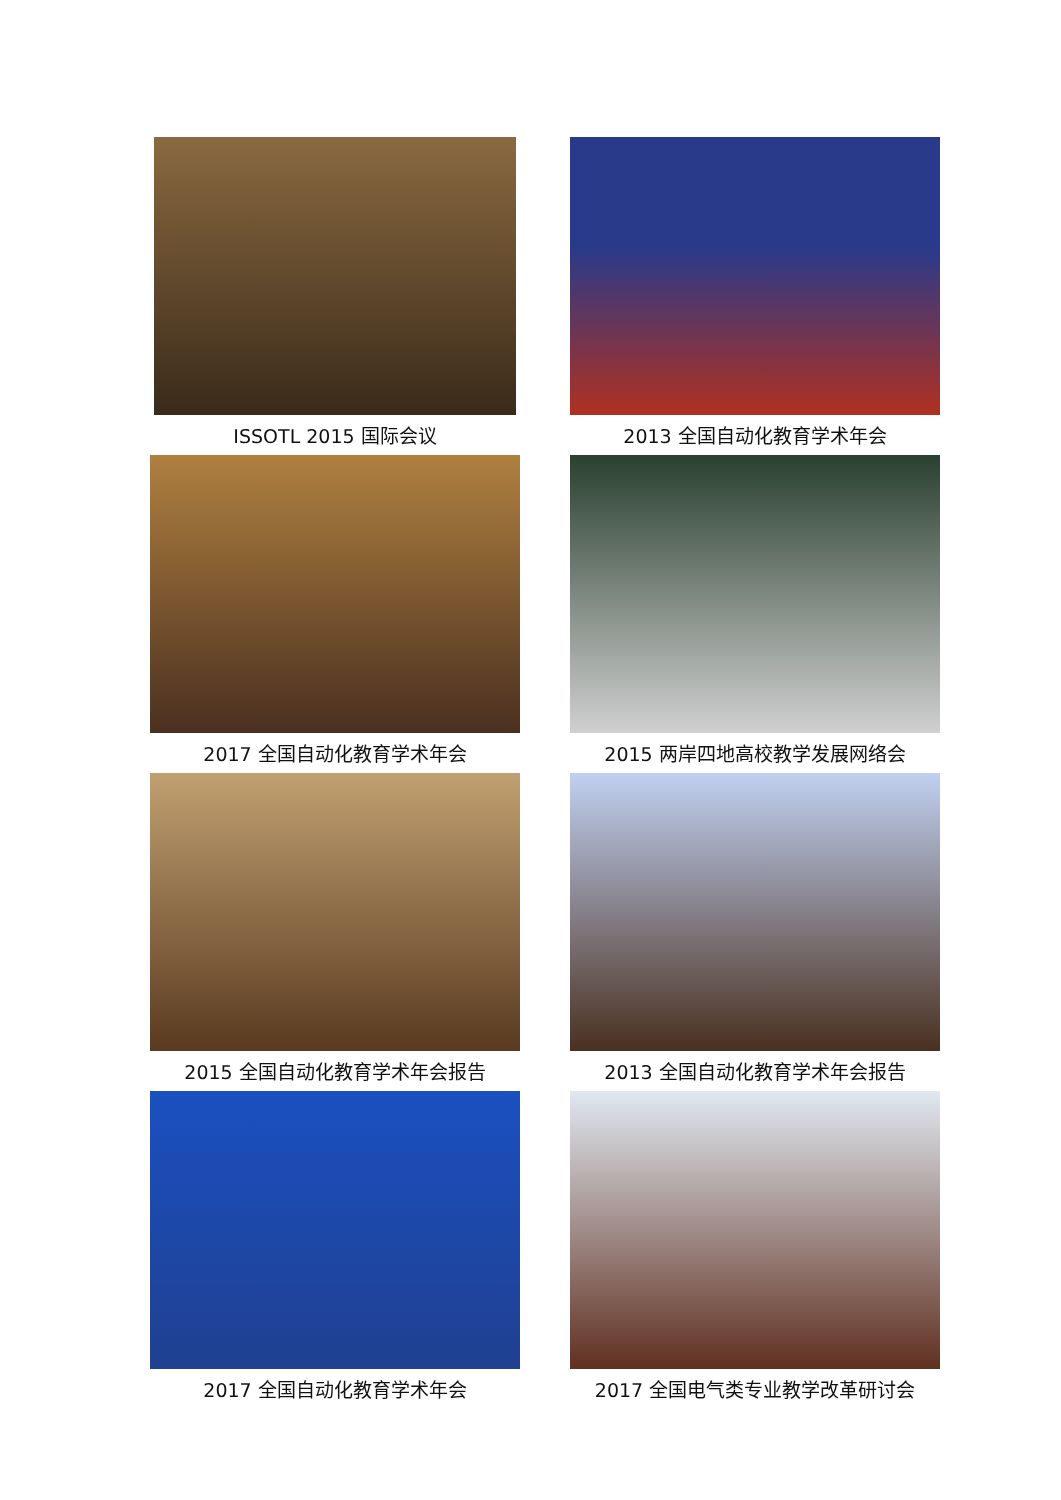ISSOTL 2015 国际会议
2013 全国自动化教育学术年会
2017 全国自动化教育学术年会
2015 两岸四地高校教学发展网络会
2015 全国自动化教育学术年会报告
2013 全国自动化教育学术年会报告
2017 全国自动化教育学术年会
2017 全国电气类专业教学改革研讨会